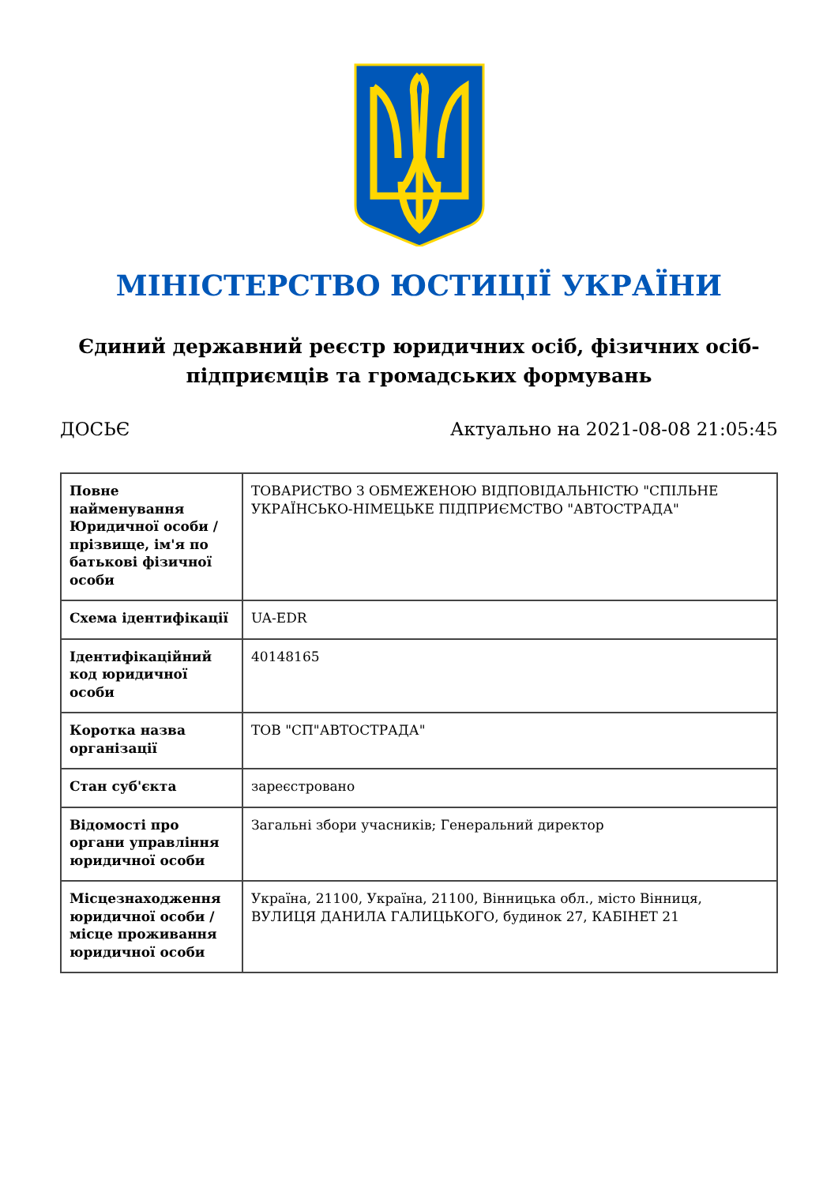МІНІСТЕРСТВО ЮСТИЦІЇ УКРАЇНИ
Єдиний державний реєстр юридичних осіб, фізичних осіб-підприємців та громадських формувань
ДОСЬЄ Актуально на 2021-08-08 21:05:45
| Повне найменування Юридичної особи / прізвище, ім'я по батькові фізичної особи | ТОВАРИСТВО З ОБМЕЖЕНОЮ ВІДПОВІДАЛЬНІСТЮ "СПІЛЬНЕ УКРАЇНСЬКО-НІМЕЦЬКЕ ПІДПРИЄМСТВО "АВТОСТРАДА" |
| Схема ідентифікації | UA-EDR |
| Ідентифікаційний код юридичної особи | 40148165 |
| Коротка назва організації | ТОВ "СП"АВТОСТРАДА" |
| Стан суб'єкта | зареєстровано |
| Відомості про органи управління юридичної особи | Загальні збори учасників; Генеральний директор |
| Місцезнаходження юридичної особи / місце проживання юридичної особи | Україна, 21100, Україна, 21100, Вінницька обл., місто Вінниця, ВУЛИЦЯ ДАНИЛА ГАЛИЦЬКОГО, будинок 27, КАБІНЕТ 21 |